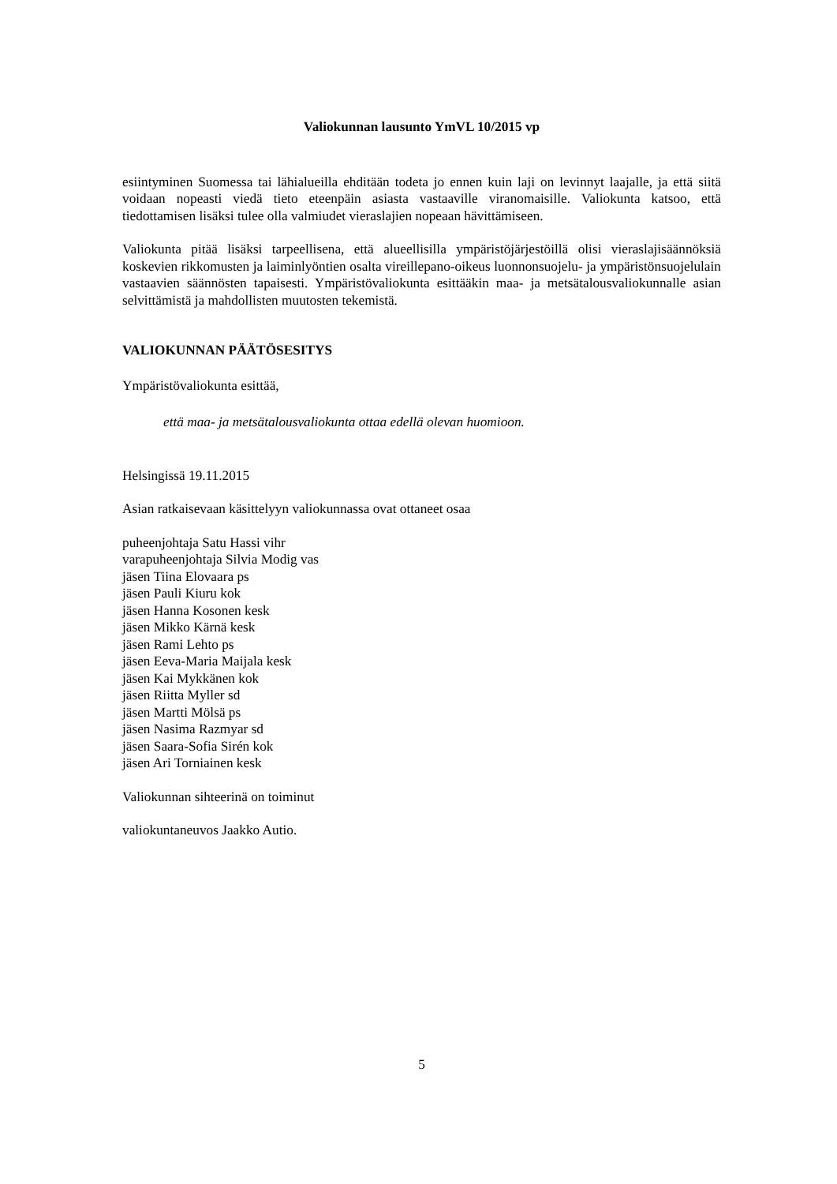Valiokunnan lausunto YmVL 10/2015 vp
esiintyminen Suomessa tai lähialueilla ehditään todeta jo ennen kuin laji on levinnyt laajalle, ja että siitä voidaan nopeasti viedä tieto eteenpäin asiasta vastaaville viranomaisille. Valiokunta katsoo, että tiedottamisen lisäksi tulee olla valmiudet vieraslajien nopeaan hävittämiseen.
Valiokunta pitää lisäksi tarpeellisena, että alueellisilla ympäristöjärjestöillä olisi vieraslajisäännöksiä koskevien rikkomusten ja laiminlyöntien osalta vireillepano-oikeus luonnonsuojelu- ja ympäristönsuojelulain vastaavien säännösten tapaisesti. Ympäristövaliokunta esittääkin maa- ja metsätalousvaliokunnalle asian selvittämistä ja mahdollisten muutosten tekemistä.
VALIOKUNNAN PÄÄTÖSESITYS
Ympäristövaliokunta esittää,
että maa- ja metsätalousvaliokunta ottaa edellä olevan huomioon.
Helsingissä 19.11.2015
Asian ratkaisevaan käsittelyyn valiokunnassa ovat ottaneet osaa
puheenjohtaja Satu Hassi vihr
varapuheenjohtaja Silvia Modig vas
jäsen Tiina Elovaara ps
jäsen Pauli Kiuru kok
jäsen Hanna Kosonen kesk
jäsen Mikko Kärnä kesk
jäsen Rami Lehto ps
jäsen Eeva-Maria Maijala kesk
jäsen Kai Mykkänen kok
jäsen Riitta Myller sd
jäsen Martti Mölsä ps
jäsen Nasima Razmyar sd
jäsen Saara-Sofia Sirén kok
jäsen Ari Torniainen kesk
Valiokunnan sihteerinä on toiminut
valiokuntaneuvos Jaakko Autio.
5